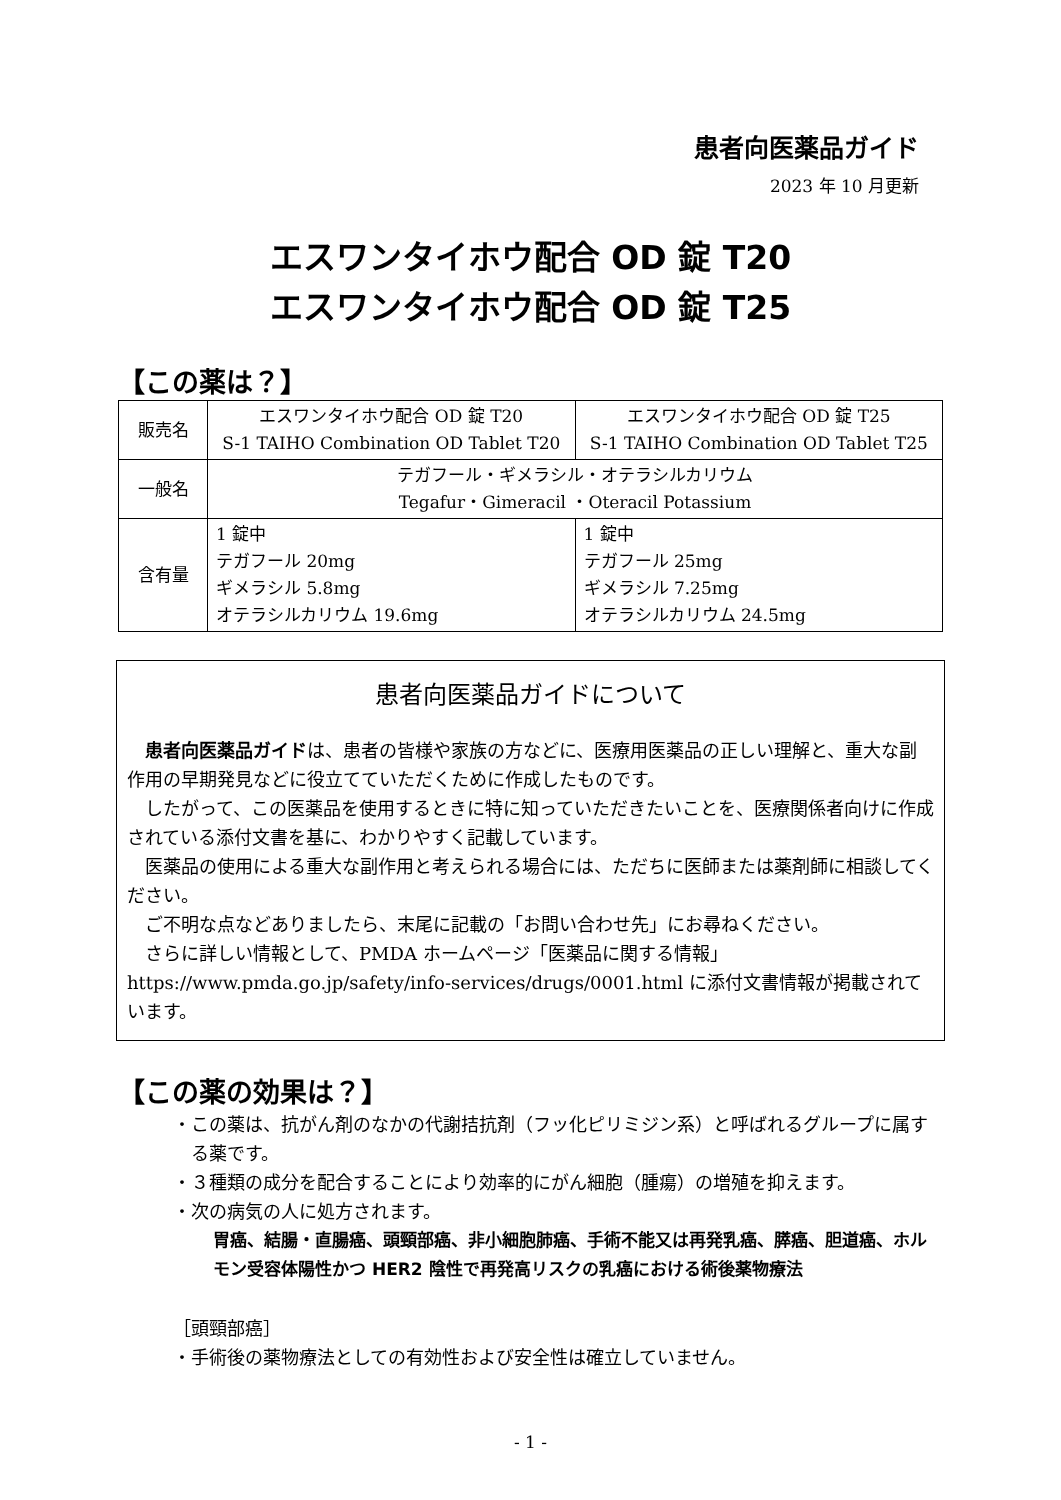患者向医薬品ガイド
2023 年 10 月更新
エスワンタイホウ配合 OD 錠 T20
エスワンタイホウ配合 OD 錠 T25
【この薬は？】
| 販売名 | エスワンタイホウ配合 OD 錠 T20 S-1 TAIHO Combination OD Tablet T20 | エスワンタイホウ配合 OD 錠 T25 S-1 TAIHO Combination OD Tablet T25 |
| 一般名 | テガフール・ギメラシル・オテラシルカリウム Tegafur・Gimeracil ・Oteracil Potassium | |
| 含有量 | 1 錠中 テガフール 20mg ギメラシル 5.8mg オテラシルカリウム 19.6mg | 1 錠中 テガフール 25mg ギメラシル 7.25mg オテラシルカリウム 24.5mg |
患者向医薬品ガイドについて
患者向医薬品ガイドは、患者の皆様や家族の方などに、医療用医薬品の正しい理解と、重大な副作用の早期発見などに役立てていただくために作成したものです。
したがって、この医薬品を使用するときに特に知っていただきたいことを、医療関係者向けに作成されている添付文書を基に、わかりやすく記載しています。
医薬品の使用による重大な副作用と考えられる場合には、ただちに医師または薬剤師に相談してください。
ご不明な点などありましたら、末尾に記載の「お問い合わせ先」にお尋ねください。
さらに詳しい情報として、PMDA ホームページ「医薬品に関する情報」https://www.pmda.go.jp/safety/info-services/drugs/0001.html に添付文書情報が掲載されています。
【この薬の効果は？】
・この薬は、抗がん剤のなかの代謝拮抗剤（フッ化ピリミジン系）と呼ばれるグループに属する薬です。
・３種類の成分を配合することにより効率的にがん細胞（腫瘍）の増殖を抑えます。
・次の病気の人に処方されます。
胃癌、結腸・直腸癌、頭頸部癌、非小細胞肺癌、手術不能又は再発乳癌、膵癌、胆道癌、ホルモン受容体陽性かつ HER2 陰性で再発高リスクの乳癌における術後薬物療法
［頭頸部癌］
・手術後の薬物療法としての有効性および安全性は確立していません。
- 1 -